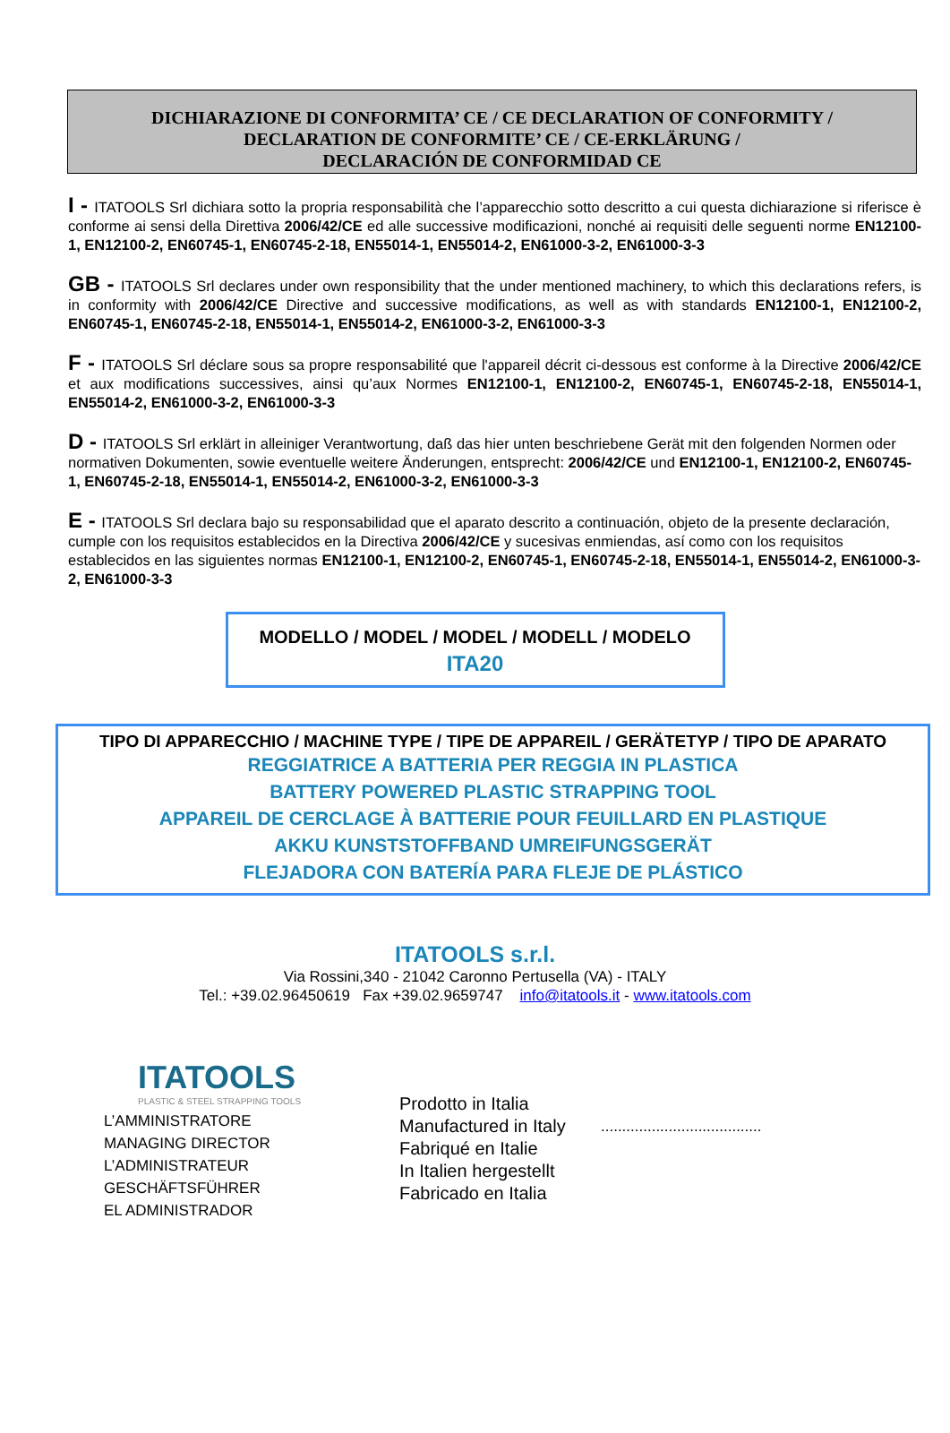DICHIARAZIONE DI CONFORMITA’ CE / CE DECLARATION OF CONFORMITY /
DECLARATION DE CONFORMITE’ CE / CE-ERKLÄRUNG /
DECLARACIÓN DE CONFORMIDAD CE
I - ITATOOLS Srl dichiara sotto la propria responsabilità che l’apparecchio sotto descritto a cui questa dichiarazione si riferisce è conforme ai sensi della Direttiva 2006/42/CE ed alle successive modificazioni, nonché ai requisiti delle seguenti norme EN12100-1, EN12100-2, EN60745-1, EN60745-2-18, EN55014-1, EN55014-2, EN61000-3-2, EN61000-3-3
GB - ITATOOLS Srl declares under own responsibility that the under mentioned machinery, to which this declarations refers, is in conformity with 2006/42/CE Directive and successive modifications, as well as with standards EN12100-1, EN12100-2, EN60745-1, EN60745-2-18, EN55014-1, EN55014-2, EN61000-3-2, EN61000-3-3
F - ITATOOLS Srl déclare sous sa propre responsabilité que l'appareil décrit ci-dessous est conforme à la Directive 2006/42/CE et aux modifications successives, ainsi qu’aux Normes EN12100-1, EN12100-2, EN60745-1, EN60745-2-18, EN55014-1, EN55014-2, EN61000-3-2, EN61000-3-3
D - ITATOOLS Srl erklärt in alleiniger Verantwortung, daß das hier unten beschriebene Gerät mit den folgenden Normen oder normativen Dokumenten, sowie eventuelle weitere Änderungen, entsprecht: 2006/42/CE und EN12100-1, EN12100-2, EN60745-1, EN60745-2-18, EN55014-1, EN55014-2, EN61000-3-2, EN61000-3-3
E - ITATOOLS Srl declara bajo su responsabilidad que el aparato descrito a continuación, objeto de la presente declaración, cumple con los requisitos establecidos en la Directiva 2006/42/CE y sucesivas enmiendas, así como con los requisitos establecidos en las siguientes normas EN12100-1, EN12100-2, EN60745-1, EN60745-2-18, EN55014-1, EN55014-2, EN61000-3-2, EN61000-3-3
MODELLO / MODEL / MODEL / MODELL / MODELO
ITA20
TIPO DI APPARECCHIO / MACHINE TYPE / TIPE DE APPAREIL / GERÄTETYP / TIPO DE APARATO
REGGIATRICE A BATTERIA PER REGGIA IN PLASTICA
BATTERY POWERED PLASTIC STRAPPING TOOL
APPAREIL DE CERCLAGE À BATTERIE POUR FEUILLARD EN PLASTIQUE
AKKU KUNSTSTOFFBAND UMREIFUNGSGERÄT
FLEJADORA CON BATERÍA PARA FLEJE DE PLÁSTICO
ITATOOLS s.r.l.
Via Rossini,340 - 21042 Caronno Pertusella (VA) - ITALY
Tel.: +39.02.96450619 Fax +39.02.9659747 info@itatools.it - www.itatools.com
ITATOOLS
PLASTIC & STEEL STRAPPING TOOLS
L’AMMINISTRATORE
MANAGING DIRECTOR
L’ADMINISTRATEUR
GESCHÄFTSFÜHRER
EL ADMINISTRADOR
Prodotto in Italia
Manufactured in Italy
Fabriqué en Italie
In Italien hergestellt
Fabricado en Italia
......................................